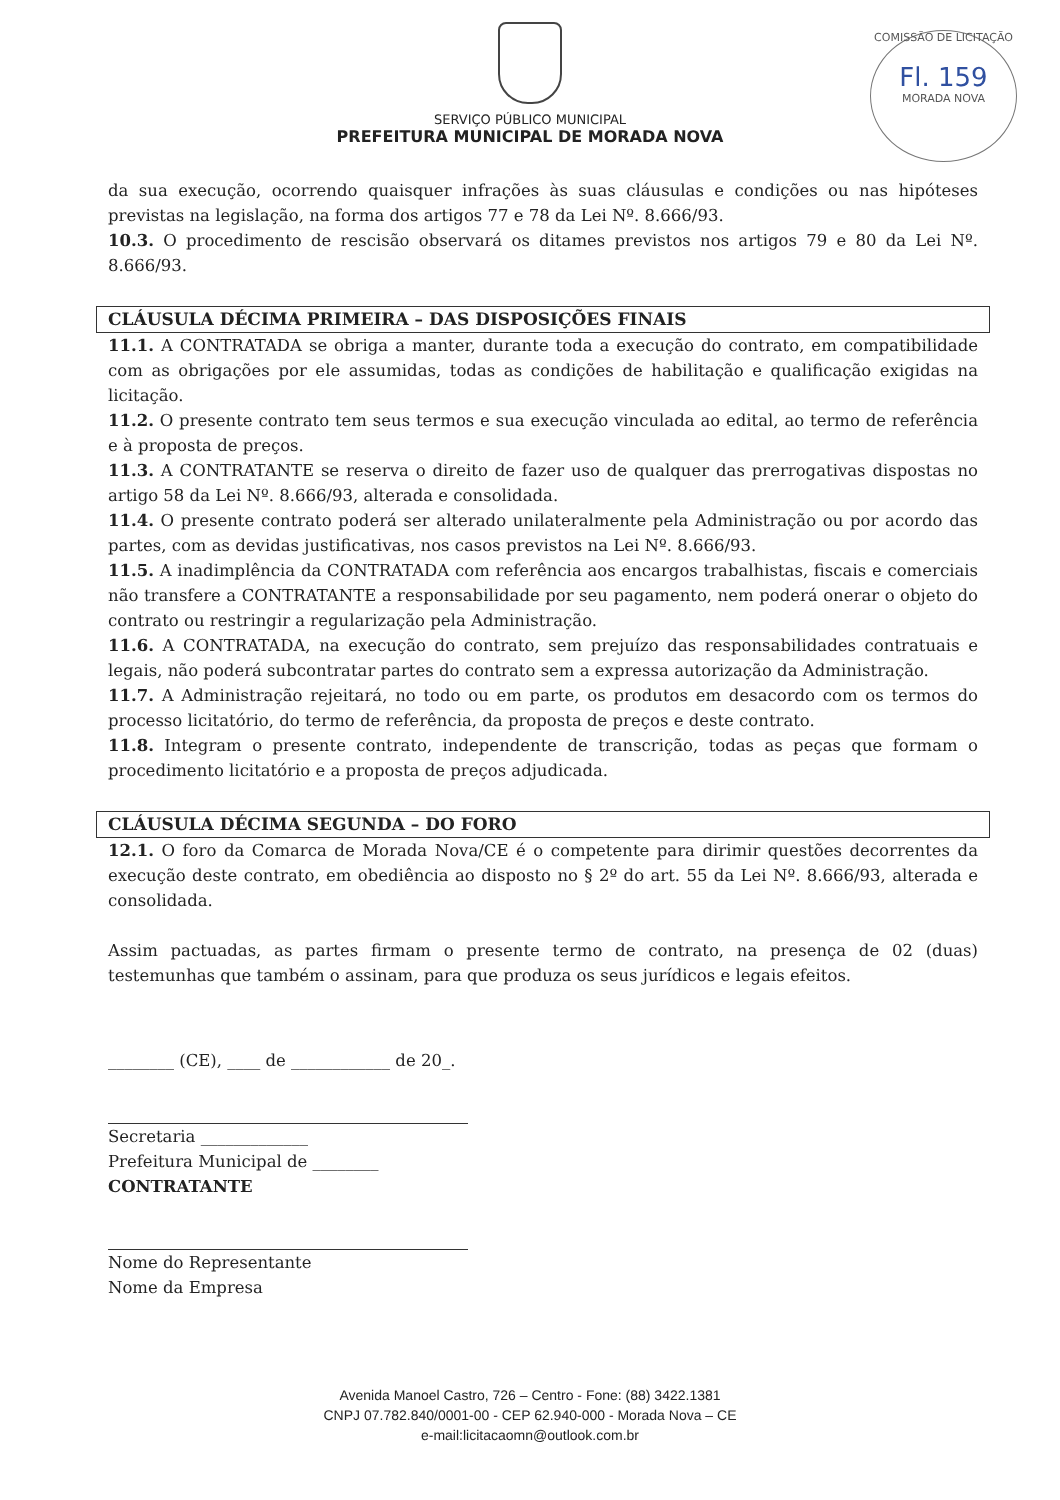SERVIÇO PÚBLICO MUNICIPAL
PREFEITURA MUNICIPAL DE MORADA NOVA
COMISSÃO DE LICITAÇÃO
Fl. 159
MORADA NOVA
da sua execução, ocorrendo quaisquer infrações às suas cláusulas e condições ou nas hipóteses previstas na legislação, na forma dos artigos 77 e 78 da Lei Nº. 8.666/93.
10.3. O procedimento de rescisão observará os ditames previstos nos artigos 79 e 80 da Lei Nº. 8.666/93.
CLÁUSULA DÉCIMA PRIMEIRA – DAS DISPOSIÇÕES FINAIS
11.1. A CONTRATADA se obriga a manter, durante toda a execução do contrato, em compatibilidade com as obrigações por ele assumidas, todas as condições de habilitação e qualificação exigidas na licitação.
11.2. O presente contrato tem seus termos e sua execução vinculada ao edital, ao termo de referência e à proposta de preços.
11.3. A CONTRATANTE se reserva o direito de fazer uso de qualquer das prerrogativas dispostas no artigo 58 da Lei Nº. 8.666/93, alterada e consolidada.
11.4. O presente contrato poderá ser alterado unilateralmente pela Administração ou por acordo das partes, com as devidas justificativas, nos casos previstos na Lei Nº. 8.666/93.
11.5. A inadimplência da CONTRATADA com referência aos encargos trabalhistas, fiscais e comerciais não transfere a CONTRATANTE a responsabilidade por seu pagamento, nem poderá onerar o objeto do contrato ou restringir a regularização pela Administração.
11.6. A CONTRATADA, na execução do contrato, sem prejuízo das responsabilidades contratuais e legais, não poderá subcontratar partes do contrato sem a expressa autorização da Administração.
11.7. A Administração rejeitará, no todo ou em parte, os produtos em desacordo com os termos do processo licitatório, do termo de referência, da proposta de preços e deste contrato.
11.8. Integram o presente contrato, independente de transcrição, todas as peças que formam o procedimento licitatório e a proposta de preços adjudicada.
CLÁUSULA DÉCIMA SEGUNDA – DO FORO
12.1. O foro da Comarca de Morada Nova/CE é o competente para dirimir questões decorrentes da execução deste contrato, em obediência ao disposto no § 2º do art. 55 da Lei Nº. 8.666/93, alterada e consolidada.
Assim pactuadas, as partes firmam o presente termo de contrato, na presença de 02 (duas) testemunhas que também o assinam, para que produza os seus jurídicos e legais efeitos.
________ (CE), ____ de ____________ de 20_.
Secretaria _____________
Prefeitura Municipal de ________
CONTRATANTE
Nome do Representante
Nome da Empresa
Avenida Manoel Castro, 726 – Centro - Fone: (88) 3422.1381
CNPJ 07.782.840/0001-00 - CEP 62.940-000 - Morada Nova – CE
e-mail:licitacaomn@outlook.com.br